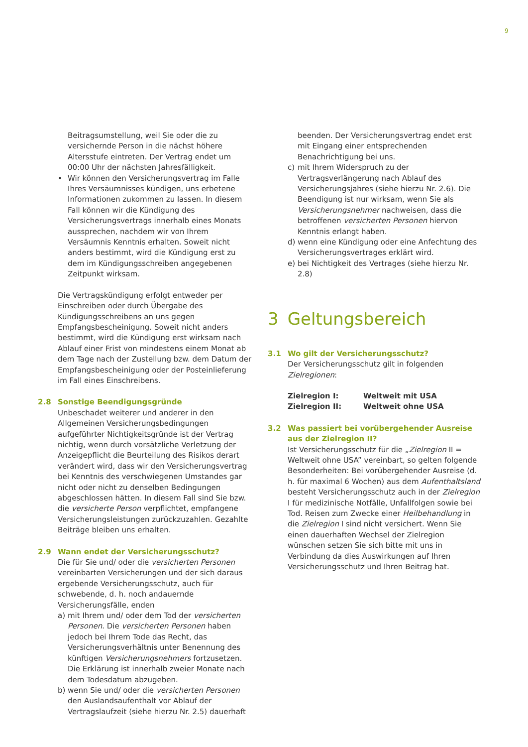9
Beitragsumstellung, weil Sie oder die zu versichernde Person in die nächst höhere Altersstufe eintreten. Der Vertrag endet um 00:00 Uhr der nächsten Jahresfälligkeit.
• Wir können den Versicherungsvertrag im Falle Ihres Versäumnisses kündigen, uns erbetene Informationen zukommen zu lassen. In diesem Fall können wir die Kündigung des Versicherungsvertrags innerhalb eines Monats aussprechen, nachdem wir von Ihrem Versäumnis Kenntnis erhalten. Soweit nicht anders bestimmt, wird die Kündigung erst zu dem im Kündigungsschreiben angegebenen Zeitpunkt wirksam.
Die Vertragskündigung erfolgt entweder per Einschreiben oder durch Übergabe des Kündigungsschreibens an uns gegen Empfangsbescheinigung. Soweit nicht anders bestimmt, wird die Kündigung erst wirksam nach Ablauf einer Frist von mindestens einem Monat ab dem Tage nach der Zustellung bzw. dem Datum der Empfangsbescheinigung oder der Posteinlieferung im Fall eines Einschreibens.
2.8 Sonstige Beendigungsgründe
Unbeschadet weiterer und anderer in den Allgemeinen Versicherungsbedingungen aufgeführter Nichtigkeitsgründe ist der Vertrag nichtig, wenn durch vorsätzliche Verletzung der Anzeigepflicht die Beurteilung des Risikos derart verändert wird, dass wir den Versicherungsvertrag bei Kenntnis des verschwiegenen Umstandes gar nicht oder nicht zu denselben Bedingungen abgeschlossen hätten. In diesem Fall sind Sie bzw. die versicherte Person verpflichtet, empfangene Versicherungsleistungen zurückzuzahlen. Gezahlte Beiträge bleiben uns erhalten.
2.9 Wann endet der Versicherungsschutz?
Die für Sie und/ oder die versicherten Personen vereinbarten Versicherungen und der sich daraus ergebende Versicherungsschutz, auch für schwebende, d. h. noch andauernde Versicherungsfälle, enden
a) mit Ihrem und/ oder dem Tod der versicherten Personen. Die versicherten Personen haben jedoch bei Ihrem Tode das Recht, das Versicherungsverhältnis unter Benennung des künftigen Versicherungsnehmers fortzusetzen. Die Erklärung ist innerhalb zweier Monate nach dem Todesdatum abzugeben.
b) wenn Sie und/ oder die versicherten Personen den Auslandsaufenthalt vor Ablauf der Vertragslaufzeit (siehe hierzu Nr. 2.5) dauerhaft
beenden. Der Versicherungsvertrag endet erst mit Eingang einer entsprechenden Benachrichtigung bei uns.
c) mit Ihrem Widerspruch zu der Vertragsverlängerung nach Ablauf des Versicherungsjahres (siehe hierzu Nr. 2.6). Die Beendigung ist nur wirksam, wenn Sie als Versicherungsnehmer nachweisen, dass die betroffenen versicherten Personen hiervon Kenntnis erlangt haben.
d) wenn eine Kündigung oder eine Anfechtung des Versicherungsvertrages erklärt wird.
e) bei Nichtigkeit des Vertrages (siehe hierzu Nr. 2.8)
3 Geltungsbereich
3.1 Wo gilt der Versicherungsschutz?
Der Versicherungsschutz gilt in folgenden Zielregionen:
Zielregion I: Weltweit mit USA
Zielregion II: Weltweit ohne USA
3.2 Was passiert bei vorübergehender Ausreise aus der Zielregion II?
Ist Versicherungsschutz für die „Zielregion II = Weltweit ohne USA” vereinbart, so gelten folgende Besonderheiten: Bei vorübergehender Ausreise (d. h. für maximal 6 Wochen) aus dem Aufenthaltsland besteht Versicherungsschutz auch in der Zielregion I für medizinische Notfälle, Unfallfolgen sowie bei Tod. Reisen zum Zwecke einer Heilbehandlung in die Zielregion I sind nicht versichert. Wenn Sie einen dauerhaften Wechsel der Zielregion wünschen setzen Sie sich bitte mit uns in Verbindung da dies Auswirkungen auf Ihren Versicherungsschutz und Ihren Beitrag hat.